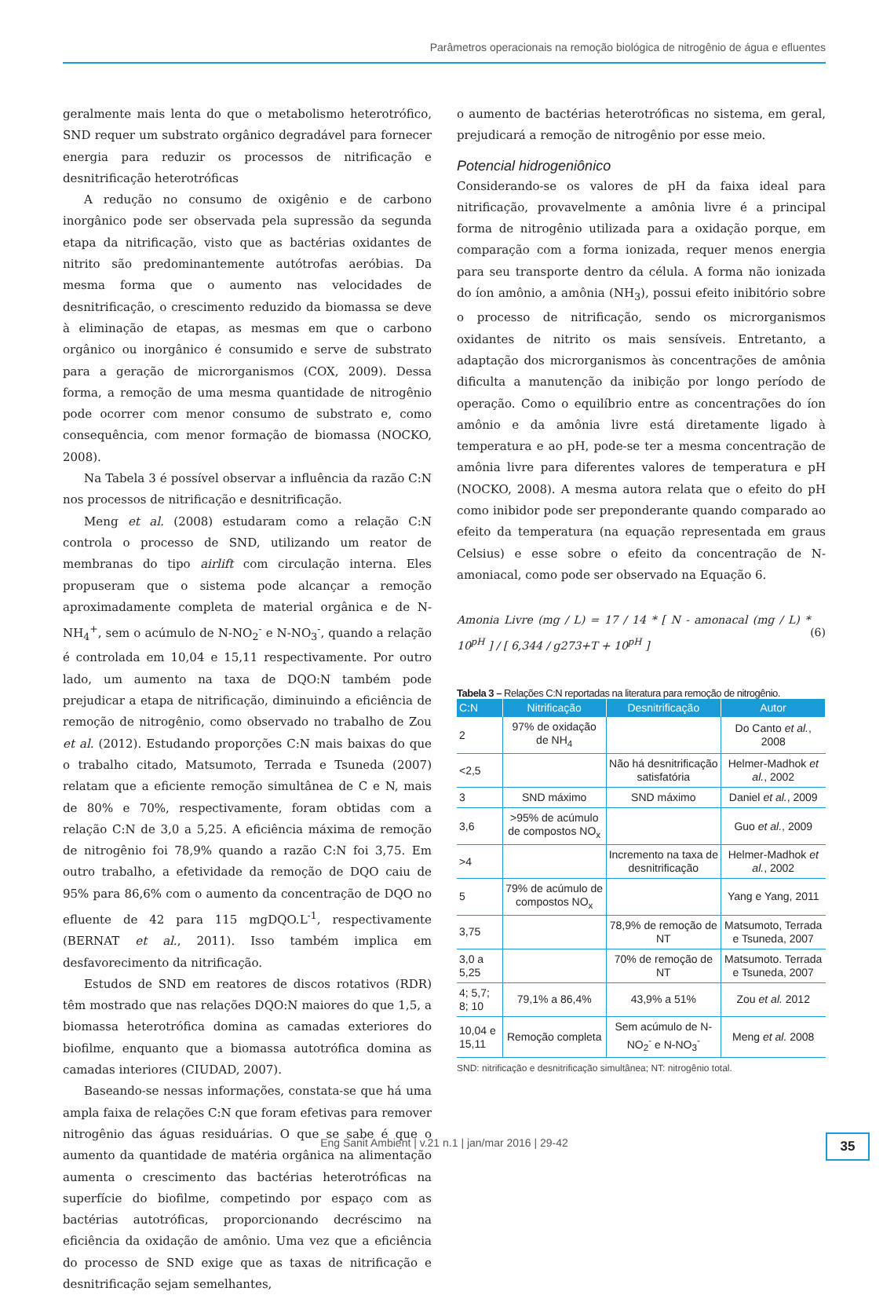Parâmetros operacionais na remoção biológica de nitrogênio de água e efluentes
geralmente mais lenta do que o metabolismo heterotrófico, SND requer um substrato orgânico degradável para fornecer energia para reduzir os processos de nitrificação e desnitrificação heterotróficas
A redução no consumo de oxigênio e de carbono inorgânico pode ser observada pela supressão da segunda etapa da nitrificação, visto que as bactérias oxidantes de nitrito são predominantemente autótrofas aeróbias. Da mesma forma que o aumento nas velocidades de desnitrificação, o crescimento reduzido da biomassa se deve à eliminação de etapas, as mesmas em que o carbono orgânico ou inorgânico é consumido e serve de substrato para a geração de microrganismos (COX, 2009). Dessa forma, a remoção de uma mesma quantidade de nitrogênio pode ocorrer com menor consumo de substrato e, como consequência, com menor formação de biomassa (NOCKO, 2008).
Na Tabela 3 é possível observar a influência da razão C:N nos processos de nitrificação e desnitrificação.
Meng et al. (2008) estudaram como a relação C:N controla o processo de SND, utilizando um reator de membranas do tipo airlift com circulação interna. Eles propuseram que o sistema pode alcançar a remoção aproximadamente completa de material orgânica e de N-NH<sub>4</sub><sup>+</sup>, sem o acúmulo de N-NO<sub>2</sub><sup>-</sup> e N-NO<sub>3</sub><sup>-</sup>, quando a relação é controlada em 10,04 e 15,11 respectivamente. Por outro lado, um aumento na taxa de DQO:N também pode prejudicar a etapa de nitrificação, diminuindo a eficiência de remoção de nitrogênio, como observado no trabalho de Zou et al. (2012). Estudando proporções C:N mais baixas do que o trabalho citado, Matsumoto, Terrada e Tsuneda (2007) relatam que a eficiente remoção simultânea de C e N, mais de 80% e 70%, respectivamente, foram obtidas com a relação C:N de 3,0 a 5,25. A eficiência máxima de remoção de nitrogênio foi 78,9% quando a razão C:N foi 3,75. Em outro trabalho, a efetividade da remoção de DQO caiu de 95% para 86,6% com o aumento da concentração de DQO no efluente de 42 para 115 mgDQO.L<sup>-1</sup>, respectivamente (BERNAT et al., 2011). Isso também implica em desfavorecimento da nitrificação.
Estudos de SND em reatores de discos rotativos (RDR) têm mostrado que nas relações DQO:N maiores do que 1,5, a biomassa heterotrófica domina as camadas exteriores do biofilme, enquanto que a biomassa autotrófica domina as camadas interiores (CIUDAD, 2007).
Baseando-se nessas informações, constata-se que há uma ampla faixa de relações C:N que foram efetivas para remover nitrogênio das águas residuárias. O que se sabe é que o aumento da quantidade de matéria orgânica na alimentação aumenta o crescimento das bactérias heterotróficas na superfície do biofilme, competindo por espaço com as bactérias autotróficas, proporcionando decréscimo na eficiência da oxidação de amônio. Uma vez que a eficiência do processo de SND exige que as taxas de nitrificação e desnitrificação sejam semelhantes,
o aumento de bactérias heterotróficas no sistema, em geral, prejudicará a remoção de nitrogênio por esse meio.
Potencial hidrogeniônico
Considerando-se os valores de pH da faixa ideal para nitrificação, provavelmente a amônia livre é a principal forma de nitrogênio utilizada para a oxidação porque, em comparação com a forma ionizada, requer menos energia para seu transporte dentro da célula. A forma não ionizada do íon amônio, a amônia (NH<sub>3</sub>), possui efeito inibitório sobre o processo de nitrificação, sendo os microrganismos oxidantes de nitrito os mais sensíveis. Entretanto, a adaptação dos microrganismos às concentrações de amônia dificulta a manutenção da inibição por longo período de operação. Como o equilíbrio entre as concentrações do íon amônio e da amônia livre está diretamente ligado à temperatura e ao pH, pode-se ter a mesma concentração de amônia livre para diferentes valores de temperatura e pH (NOCKO, 2008). A mesma autora relata que o efeito do pH como inibidor pode ser preponderante quando comparado ao efeito da temperatura (na equação representada em graus Celsius) e esse sobre o efeito da concentração de N-amoniacal, como pode ser observado na Equação 6.
Amonia Livre (mg / L) = 17 / 14 * [ N - amonacal (mg / L) * 10<sup>pH</sup> ] / [ 6,344 / g273+T + 10<sup>pH</sup> ] (6)
Tabela 3 – Relações C:N reportadas na literatura para remoção de nitrogênio.
| C:N | Nitrificação | Desnitrificação | Autor |
| --- | --- | --- | --- |
| 2 | 97% de oxidação de NH<sub>4</sub> | | Do Canto et al. , 2008 |
| <2,5 | | Não há desnitrificação satisfatória | Helmer-Madhok et al. , 2002 |
| 3 | SND máximo | SND máximo | Daniel et al. , 2009 |
| 3,6 | >95% de acúmulo de compostos NO<sub>x</sub> | | Guo et al. , 2009 |
| >4 | | Incremento na taxa de desnitrificação | Helmer-Madhok et al. , 2002 |
| 5 | 79% de acúmulo de compostos NO<sub>x</sub> | | Yang e Yang, 2011 |
| 3,75 | | 78,9% de remoção de NT | Matsumoto, Terrada e Tsuneda, 2007 |
| 3,0 a 5,25 | | 70% de remoção de NT | Matsumoto. Terrada e Tsuneda, 2007 |
| 4; 5,7; 8; 10 | 79,1% a 86,4% | 43,9% a 51% | Zou et al. 2012 |
| 10,04 e 15,11 | Remoção completa | Sem acúmulo de N-NO<sub>2</sub><sup>-</sup> e N-NO<sub>3</sub><sup>-</sup> | Meng et al. 2008 |
SND: nitrificação e desnitrificação simultânea; NT: nitrogênio total.
Eng Sanit Ambient | v.21 n.1 | jan/mar 2016 | 29-42 35